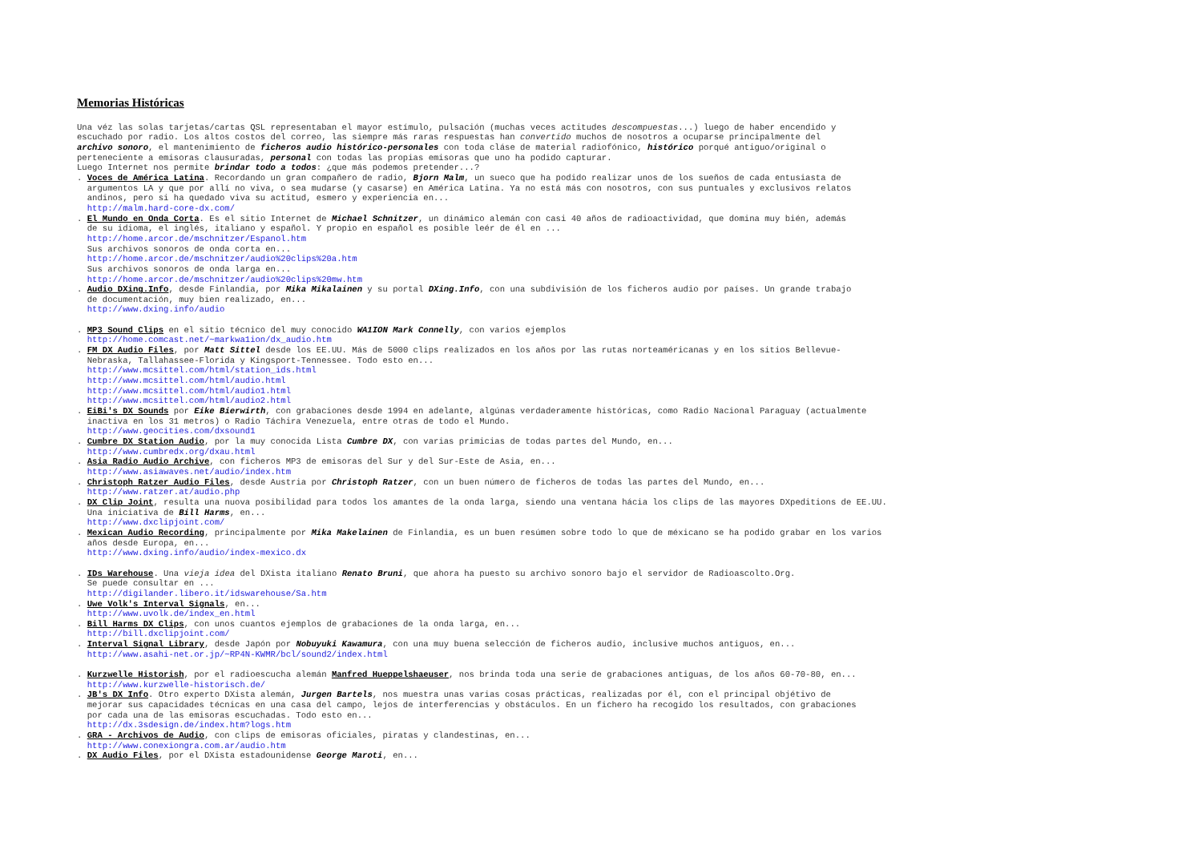Memorias Históricas
Una véz las solas tarjetas/cartas QSL representaban el mayor estímulo, pulsación (muchas veces actitudes descompuestas...) luego de haber encendido y escuchado por radio. Los altos costos del correo, las siempre más raras respuestas han convertido muchos de nosotros a ocuparse principalmente del archivo sonoro, el mantenimiento de ficheros audio histórico-personales con toda cláse de material radiofónico, histórico porqué antiguo/original o perteneciente a emisoras clausuradas, personal con todas las propias emisoras que uno ha podido capturar. Luego Internet nos permite brindar todo a todos: ¿que más podemos pretender...? . Voces de América Latina. Recordando un gran compañero de radio, Bjorn Malm, un sueco que ha podido realizar unos de los sueños de cada entusiasta de argumentos LA y que por allí no viva, o sea mudarse (y casarse) en América Latina. Ya no está más con nosotros, con sus puntuales y exclusivos relatos andinos, pero si ha quedado viva su actitud, esmero y experiencia en... http://malm.hard-core-dx.com/ . El Mundo en Onda Corta. Es el sitio Internet de Michael Schnitzer, un dinámico alemán con casi 40 años de radioactividad, que domina muy bién, además de su idioma, el inglés, italiano y español. Y propio en español es posible leér de él en ... http://home.arcor.de/mschnitzer/Espanol.htm Sus archivos sonoros de onda corta en... http://home.arcor.de/mschnitzer/audio%20clips%20a.htm Sus archivos sonoros de onda larga en... http://home.arcor.de/mschnitzer/audio%20clips%20mw.htm . Audio DXing.Info, desde Finlandia, por Mika Mikalainen y su portal DXing.Info, con una subdivisión de los ficheros audio por países. Un grande trabajo de documentación, muy bien realizado, en... http://www.dxing.info/audio . MP3 Sound Clips en el sitio técnico del muy conocido WA1ION Mark Connelly, con varios ejemplos http://home.comcast.net/~markwa1ion/dx_audio.htm . FM DX Audio Files, por Matt Sittel desde los EE.UU. Más de 5000 clips realizados en los años por las rutas norteaméricanas y en los sitios Bellevue- Nebraska, Tallahassee-Florida y Kingsport-Tennessee. Todo esto en... http://www.mcsittel.com/html/station_ids.html http://www.mcsittel.com/html/audio.html http://www.mcsittel.com/html/audio1.html http://www.mcsittel.com/html/audio2.html . EiBi's DX Sounds por Eike Bierwirth, con grabaciones desde 1994 en adelante, algúnas verdaderamente históricas, como Radio Nacional Paraguay (actualmente inactiva en los 31 metros) o Radio Táchira Venezuela, entre otras de todo el Mundo. http://www.geocities.com/dxsound1 . Cumbre DX Station Audio, por la muy conocida Lista Cumbre DX, con varias primicias de todas partes del Mundo, en... http://www.cumbredx.org/dxau.html . Asia Radio Audio Archive, con ficheros MP3 de emisoras del Sur y del Sur-Este de Asia, en... http://www.asiawaves.net/audio/index.htm . Christoph Ratzer Audio Files, desde Austria por Christoph Ratzer, con un buen número de ficheros de todas las partes del Mundo, en... http://www.ratzer.at/audio.php . DX Clip Joint, resulta una nuova posibilidad para todos los amantes de la onda larga, siendo una ventana hácia los clips de las mayores DXpeditions de EE.UU. Una iniciativa de Bill Harms, en... http://www.dxclipjoint.com/ . Mexican Audio Recording, principalmente por Mika Makelainen de Finlandia, es un buen resúmen sobre todo lo que de méxicano se ha podido grabar en los varios años desde Europa, en... http://www.dxing.info/audio/index-mexico.dx . IDs Warehouse. Una vieja idea del DXista italiano Renato Bruni, que ahora ha puesto su archivo sonoro bajo el servidor de Radioascolto.Org. Se puede consultar en ... http://digilander.libero.it/idswarehouse/Sa.htm . Uwe Volk's Interval Signals, en... http://www.uvolk.de/index_en.html . Bill Harms DX Clips, con unos cuantos ejemplos de grabaciones de la onda larga, en... http://bill.dxclipjoint.com/ . Interval Signal Library, desde Japón por Nobuyuki Kawamura, con una muy buena selección de ficheros audio, inclusive muchos antiguos, en... http://www.asahi-net.or.jp/~RP4N-KWMR/bcl/sound2/index.html . Kurzwelle Historish, por el radioescucha alemán Manfred Hueppelshaeuser, nos brinda toda una serie de grabaciones antiguas, de los años 60-70-80, en... http://www.kurzwelle-historisch.de/ . JB's DX Info. Otro experto DXista alemán, Jurgen Bartels, nos muestra unas varias cosas prácticas, realizadas por él, con el principal objétivo de mejorar sus capacidades técnicas en una casa del campo, lejos de interferencias y obstáculos. En un fichero ha recogido los resultados, con grabaciones por cada una de las emisoras escuchadas. Todo esto en... http://dx.3sdesign.de/index.htm?logs.htm . GRA - Archivos de Audio, con clips de emisoras oficiales, piratas y clandestinas, en... http://www.conexiongra.com.ar/audio.htm . DX Audio Files, por el DXista estadounidense George Maroti, en...